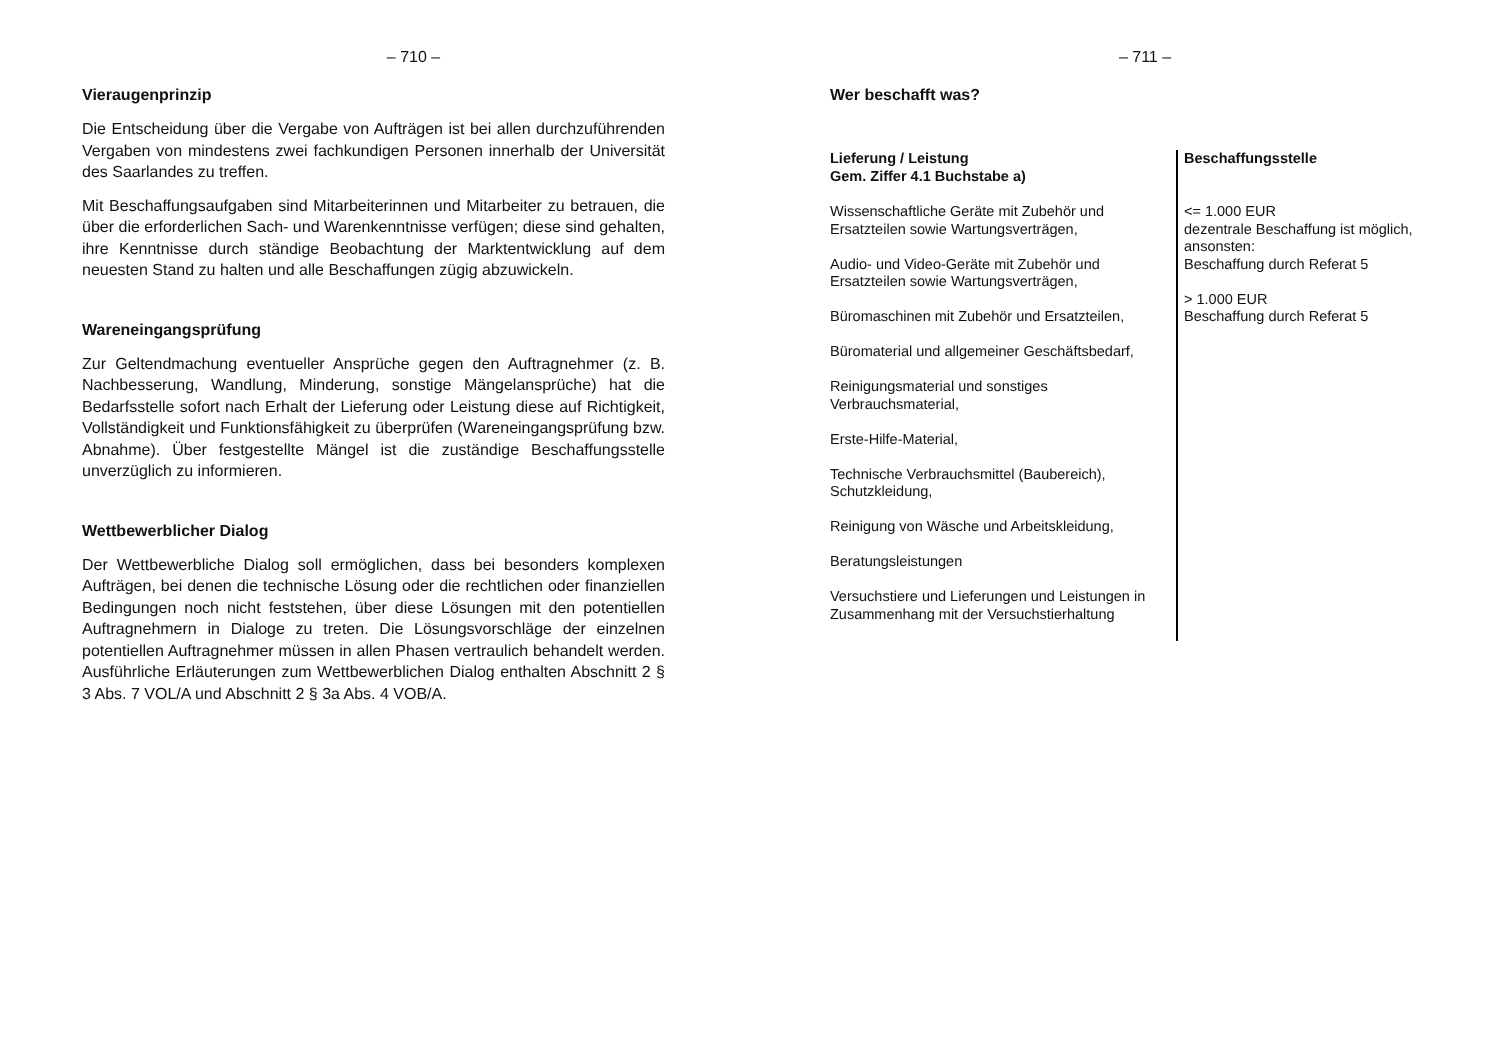– 710 –
Vieraugenprinzip
Die Entscheidung über die Vergabe von Aufträgen ist bei allen durchzuführenden Vergaben von mindestens zwei fachkundigen Personen innerhalb der Universität des Saarlandes zu treffen.
Mit Beschaffungsaufgaben sind Mitarbeiterinnen und Mitarbeiter zu betrauen, die über die erforderlichen Sach- und Warenkenntnisse verfügen; diese sind gehalten, ihre Kenntnisse durch ständige Beobachtung der Marktentwicklung auf dem neuesten Stand zu halten und alle Beschaffungen zügig abzuwickeln.
Wareneingangsprüfung
Zur Geltendmachung eventueller Ansprüche gegen den Auftragnehmer (z. B. Nachbesserung, Wandlung, Minderung, sonstige Mängelansprüche) hat die Bedarfsstelle sofort nach Erhalt der Lieferung oder Leistung diese auf Richtigkeit, Vollständigkeit und Funktionsfähigkeit zu überprüfen (Wareneingangsprüfung bzw. Abnahme). Über festgestellte Mängel ist die zuständige Beschaffungsstelle unverzüglich zu informieren.
Wettbewerblicher Dialog
Der Wettbewerbliche Dialog soll ermöglichen, dass bei besonders komplexen Aufträgen, bei denen die technische Lösung oder die rechtlichen oder finanziellen Bedingungen noch nicht feststehen, über diese Lösungen mit den potentiellen Auftragnehmern in Dialoge zu treten. Die Lösungsvorschläge der einzelnen potentiellen Auftragnehmer müssen in allen Phasen vertraulich behandelt werden. Ausführliche Erläuterungen zum Wettbewerblichen Dialog enthalten Abschnitt 2 § 3 Abs. 7 VOL/A und Abschnitt 2 § 3a Abs. 4 VOB/A.
– 711 –
Wer beschafft was?
| Lieferung / Leistung Gem. Ziffer 4.1 Buchstabe a) | Beschaffungsstelle |
| --- | --- |
| Wissenschaftliche Geräte mit Zubehör und Ersatzteilen sowie Wartungsverträgen, Audio- und Video-Geräte mit Zubehör und Ersatzteilen sowie Wartungsverträgen, Büromaschinen mit Zubehör und Ersatzteilen, Büromaterial und allgemeiner Geschäftsbedarf, Reinigungsmaterial und sonstiges Verbrauchsmaterial, Erste-Hilfe-Material, Technische Verbrauchsmittel (Baubereich), Schutzkleidung, Reinigung von Wäsche und Arbeitskleidung, Beratungsleistungen Versuchstiere und Lieferungen und Leistungen in Zusammenhang mit der Versuchstierhaltung | <= 1.000 EUR dezentrale Beschaffung ist möglich, ansonsten: Beschaffung durch Referat 5 > 1.000 EUR Beschaffung durch Referat 5 |